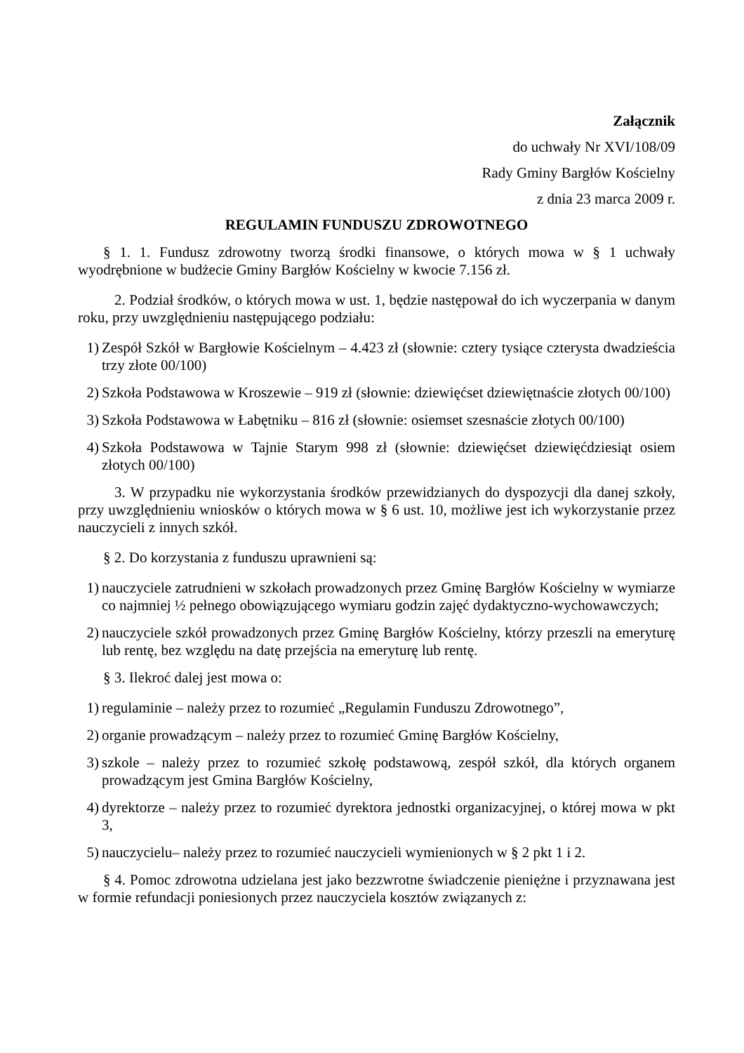Załącznik
do uchwały Nr XVI/108/09
Rady Gminy Bargłów Kościelny
z dnia 23 marca 2009 r.
REGULAMIN FUNDUSZU ZDROWOTNEGO
§ 1. 1. Fundusz zdrowotny tworzą środki finansowe, o których mowa w § 1 uchwały wyodrębnione w budżecie Gminy Bargłów Kościelny w kwocie 7.156 zł.
2. Podział środków, o których mowa w ust. 1, będzie następował do ich wyczerpania w danym roku, przy uwzględnieniu następującego podziału:
1) Zespół Szkół w Bargłowie Kościelnym – 4.423 zł (słownie: cztery tysiące czterysta dwadzieścia trzy złote 00/100)
2) Szkoła Podstawowa w Kroszewie – 919 zł (słownie: dziewięćset dziewiętnaście złotych 00/100)
3) Szkoła Podstawowa w Łabętniku – 816 zł (słownie: osiemset szesnaście złotych 00/100)
4) Szkoła Podstawowa w Tajnie Starym 998 zł (słownie: dziewięćset dziewięćdziesiąt osiem złotych 00/100)
3. W przypadku nie wykorzystania środków przewidzianych do dyspozycji dla danej szkoły, przy uwzględnieniu wniosków o których mowa w § 6 ust. 10, możliwe jest ich wykorzystanie przez nauczycieli z innych szkół.
§ 2. Do korzystania z funduszu uprawnieni są:
1) nauczyciele zatrudnieni w szkołach prowadzonych przez Gminę Bargłów Kościelny w wymiarze co najmniej ½ pełnego obowiązującego wymiaru godzin zajęć dydaktyczno-wychowawczych;
2) nauczyciele szkół prowadzonych przez Gminę Bargłów Kościelny, którzy przeszli na emeryturę lub rentę, bez względu na datę przejścia na emeryturę lub rentę.
§ 3. Ilekroć dalej jest mowa o:
1) regulaminie – należy przez to rozumieć „Regulamin Funduszu Zdrowotnego”,
2) organie prowadzącym – należy przez to rozumieć Gminę Bargłów Kościelny,
3) szkole – należy przez to rozumieć szkołę podstawową, zespół szkół, dla których organem prowadzącym jest Gmina Bargłów Kościelny,
4) dyrektorze – należy przez to rozumieć dyrektora jednostki organizacyjnej, o której mowa w pkt 3,
5) nauczycielu– należy przez to rozumieć nauczycieli wymienionych w § 2 pkt 1 i 2.
§ 4. Pomoc zdrowotna udzielana jest jako bezzwrotne świadczenie pieniężne i przyznawana jest w formie refundacji poniesionych przez nauczyciela kosztów związanych z: